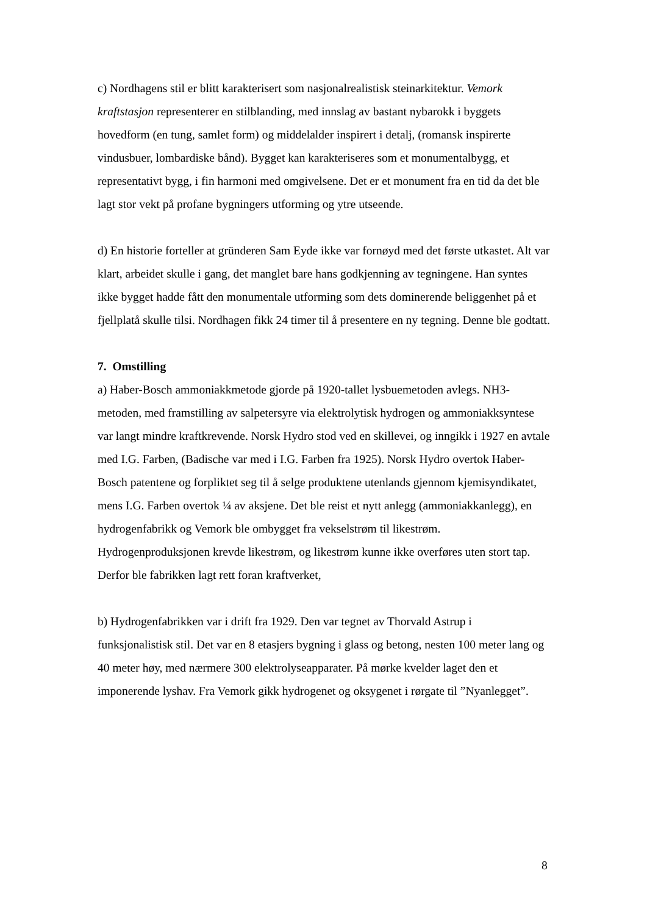c) Nordhagens stil er blitt karakterisert som nasjonalrealistisk steinarkitektur. Vemork kraftstasjon representerer en stilblanding, med innslag av bastant nybarokk i byggets hovedform (en tung, samlet form) og middelalder inspirert i detalj, (romansk inspirerte vindusbuer, lombardiske bånd). Bygget kan karakteriseres som et monumentalbygg, et representativt bygg, i fin harmoni med omgivelsene. Det er et monument fra en tid da det ble lagt stor vekt på profane bygningers utforming og ytre utseende.
d) En historie forteller at gründeren Sam Eyde ikke var fornøyd med det første utkastet. Alt var klart, arbeidet skulle i gang, det manglet bare hans godkjenning av tegningene. Han syntes ikke bygget hadde fått den monumentale utforming som dets dominerende beliggenhet på et fjellplatå skulle tilsi. Nordhagen fikk 24 timer til å presentere en ny tegning. Denne ble godtatt.
7. Omstilling
a) Haber-Bosch ammoniakkmetode gjorde på 1920-tallet lysbuemetoden avlegs. NH3-metoden, med framstilling av salpetersyre via elektrolytisk hydrogen og ammoniakksyntese var langt mindre kraftkrevende. Norsk Hydro stod ved en skillevei, og inngikk i 1927 en avtale med I.G. Farben, (Badische var med i I.G. Farben fra 1925). Norsk Hydro overtok Haber-Bosch patentene og forpliktet seg til å selge produktene utenlands gjennom kjemisyndikatet, mens I.G. Farben overtok ¼ av aksjene. Det ble reist et nytt anlegg (ammoniakkanlegg), en hydrogenfabrikk og Vemork ble ombygget fra vekselstrøm til likestrøm. Hydrogenproduksjonen krevde likestrøm, og likestrøm kunne ikke overføres uten stort tap. Derfor ble fabrikken lagt rett foran kraftverket,
b) Hydrogenfabrikken var i drift fra 1929. Den var tegnet av Thorvald Astrup i funksjonalistisk stil. Det var en 8 etasjers bygning i glass og betong, nesten 100 meter lang og 40 meter høy, med nærmere 300 elektrolyseapparater. På mørke kvelder laget den et imponerende lyshav. Fra Vemork gikk hydrogenet og oksygenet i rørgate til ”Nyanlegget”.
8